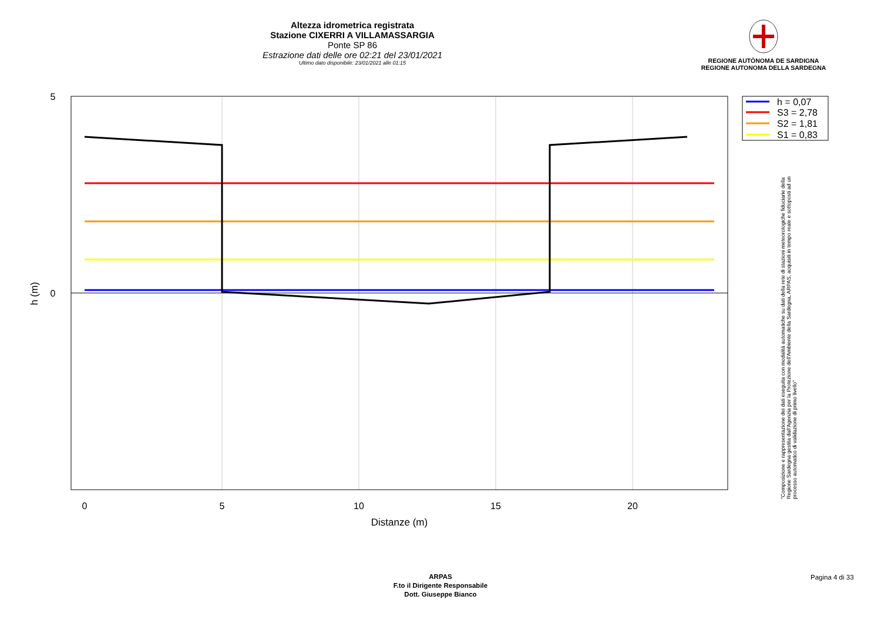Altezza idrometrica registrata
Stazione CIXERRI A VILLAMASSARGIA
Ponte SP 86
Estrazione dati delle ore 02:21 del 23/01/2021
Ultimo dato disponibile: 23/01/2021 alle 01:15
REGIONE AUTÒNOMA DE SARDIGNA
REGIONE AUTONOMA DELLA SARDEGNA
5
0
0
5
10
15
20
Distanze (m)
h (m)
h = 0,07
S3 = 2,78
S2 = 1,81
S1 = 0,83
"Composizione e rappresentazione dei dati eseguita con modalità automatiche su dati della rete di stazioni meteorologiche fiduciarie della Regione Sardegna gestita dall'Agenzia per la Protezione dell'Ambiente della Sardegna, ARPAS, acquisiti in tempo reale e sottoposti ad un processo automatico di validazione di primo livello"
ARPAS
F.to il Dirigente Responsabile
Dott. Giuseppe Bianco
Pagina 4 di 33